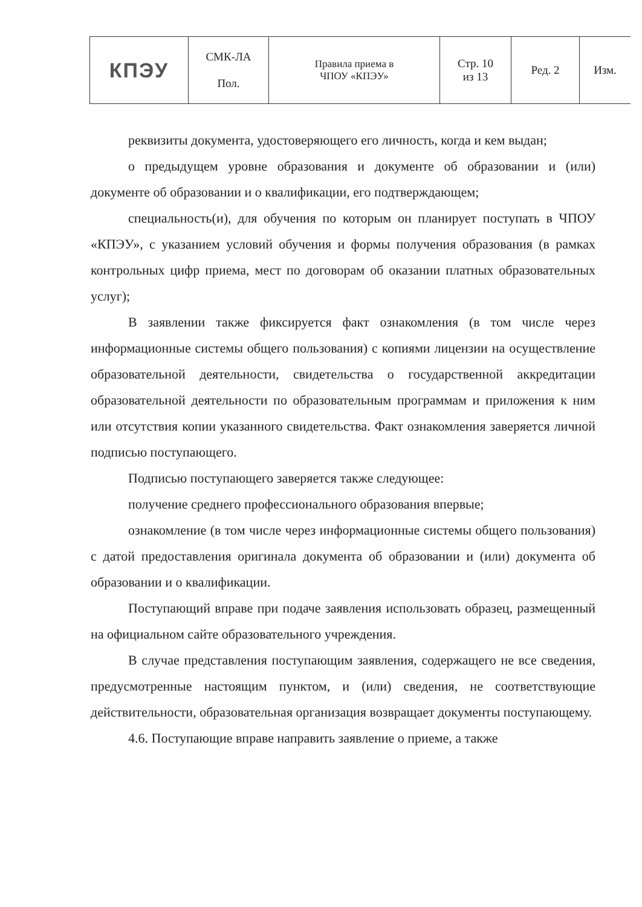| КПЭУ | СМК-ЛА Пол. | Правила приема в ЧПОУ «КПЭУ» | Стр. 10 из 13 | Ред. 2 | Изм. |
реквизиты документа, удостоверяющего его личность, когда и кем выдан;
о предыдущем уровне образования и документе об образовании и (или) документе об образовании и о квалификации, его подтверждающем;
специальность(и), для обучения по которым он планирует поступать в ЧПОУ «КПЭУ», с указанием условий обучения и формы получения образования (в рамках контрольных цифр приема, мест по договорам об оказании платных образовательных услуг);
В заявлении также фиксируется факт ознакомления (в том числе через информационные системы общего пользования) с копиями лицензии на осуществление образовательной деятельности, свидетельства о государственной аккредитации образовательной деятельности по образовательным программам и приложения к ним или отсутствия копии указанного свидетельства. Факт ознакомления заверяется личной подписью поступающего.
Подписью поступающего заверяется также следующее:
получение среднего профессионального образования впервые;
ознакомление (в том числе через информационные системы общего пользования) с датой предоставления оригинала документа об образовании и (или) документа об образовании и о квалификации.
Поступающий вправе при подаче заявления использовать образец, размещенный на официальном сайте образовательного учреждения.
В случае представления поступающим заявления, содержащего не все сведения, предусмотренные настоящим пунктом, и (или) сведения, не соответствующие действительности, образовательная организация возвращает документы поступающему.
4.6. Поступающие вправе направить заявление о приеме, а также